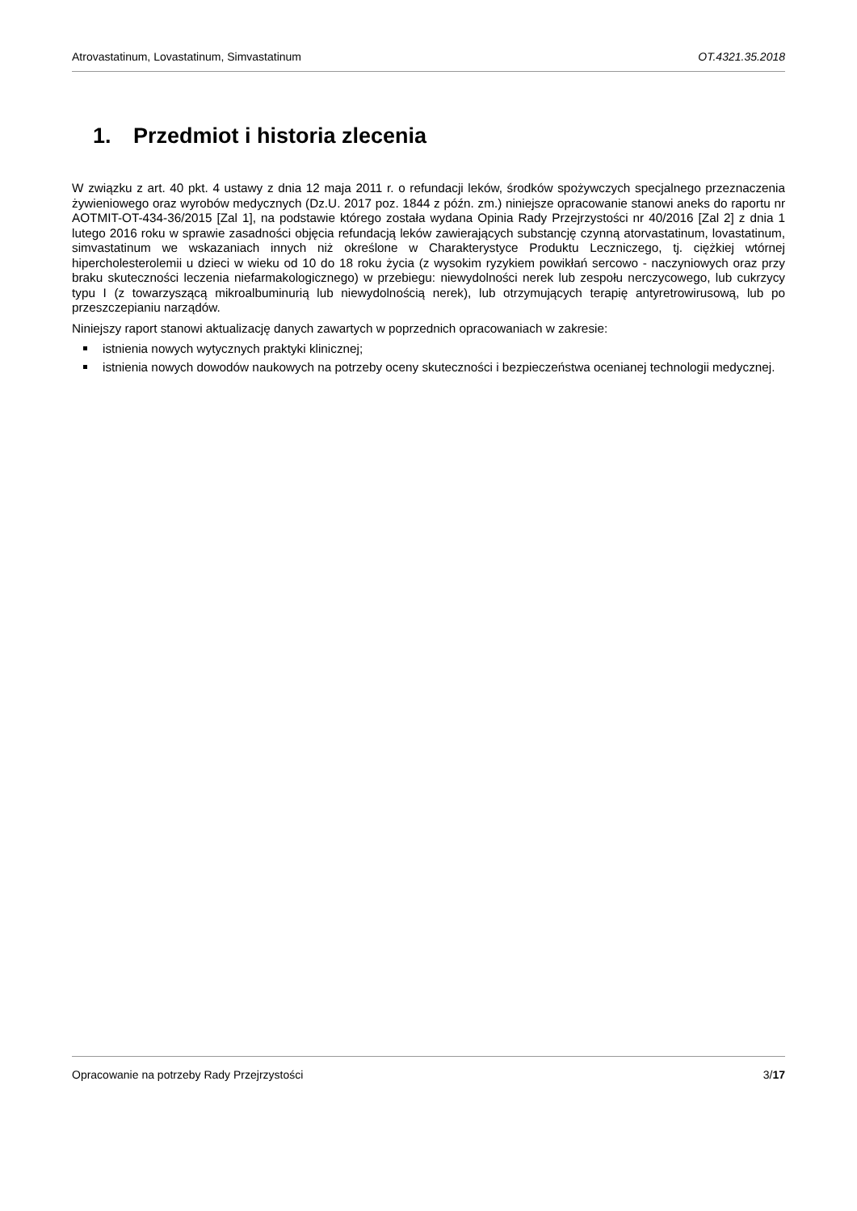Atrovastatinum, Lovastatinum, Simvastatinum OT.4321.35.2018
1. Przedmiot i historia zlecenia
W związku z art. 40 pkt. 4 ustawy z dnia 12 maja 2011 r. o refundacji leków, środków spożywczych specjalnego przeznaczenia żywieniowego oraz wyrobów medycznych (Dz.U. 2017 poz. 1844 z późn. zm.) niniejsze opracowanie stanowi aneks do raportu nr AOTMIT-OT-434-36/2015 [Zal 1], na podstawie którego została wydana Opinia Rady Przejrzystości nr 40/2016 [Zal 2] z dnia 1 lutego 2016 roku w sprawie zasadności objęcia refundacją leków zawierających substancję czynną atorvastatinum, lovastatinum, simvastatinum we wskazaniach innych niż określone w Charakterystyce Produktu Leczniczego, tj. ciężkiej wtórnej hipercholesterolemii u dzieci w wieku od 10 do 18 roku życia (z wysokim ryzykiem powikłań sercowo - naczyniowych oraz przy braku skuteczności leczenia niefarmakologicznego) w przebiegu: niewydolności nerek lub zespołu nerczycowego, lub cukrzycy typu I (z towarzyszącą mikroalbuminurią lub niewydolnością nerek), lub otrzymujących terapię antyretrowirusową, lub po przeszczepianiu narządów.
Niniejszy raport stanowi aktualizację danych zawartych w poprzednich opracowaniach w zakresie:
istnienia nowych wytycznych praktyki klinicznej;
istnienia nowych dowodów naukowych na potrzeby oceny skuteczności i bezpieczeństwa ocenianej technologii medycznej.
Opracowanie na potrzeby Rady Przejrzystości 3/17